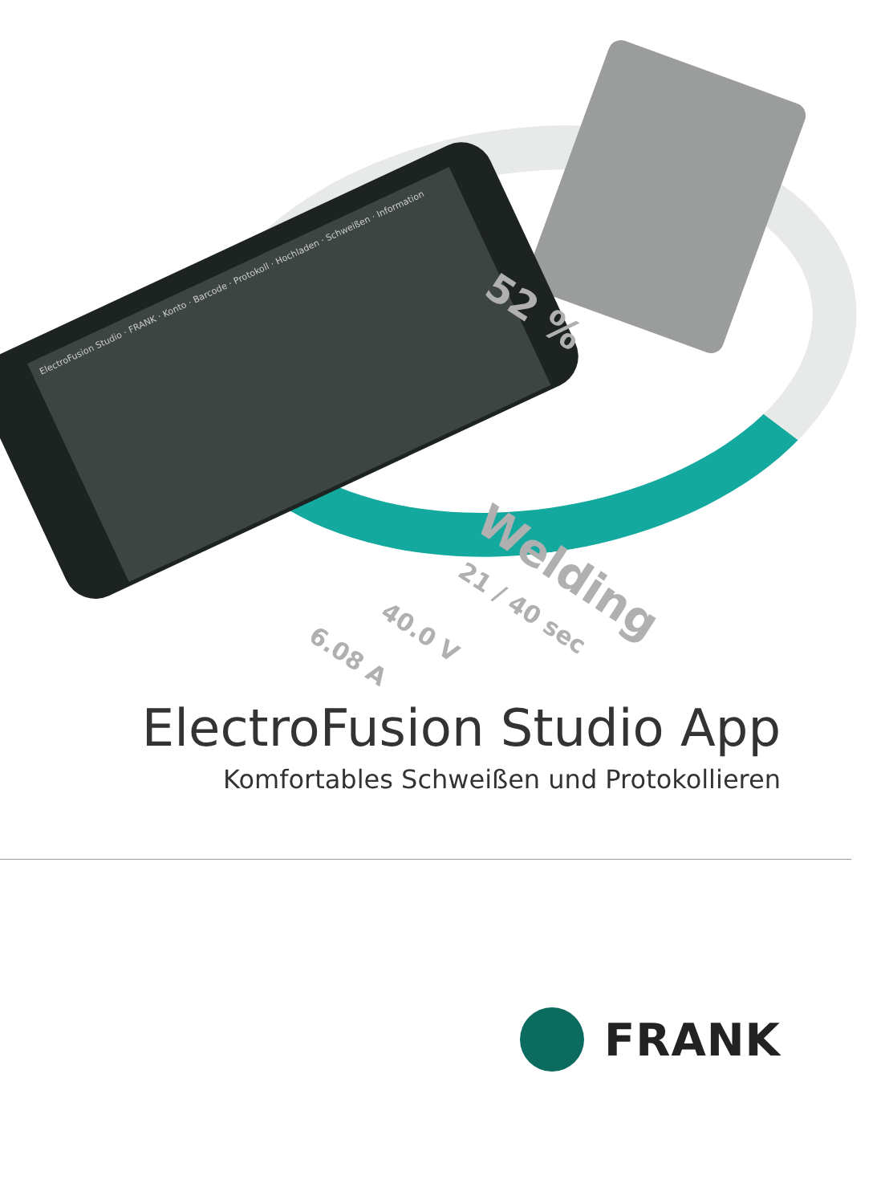ElectroFusion Studio · FRANK · Konto · Barcode · Protokoll · Hochladen · Schweißen · Information
52 %
Welding
21 / 40 sec
40.0 V
6.08 A
ElectroFusion Studio App
Komfortables Schweißen und Protokollieren
FRANK